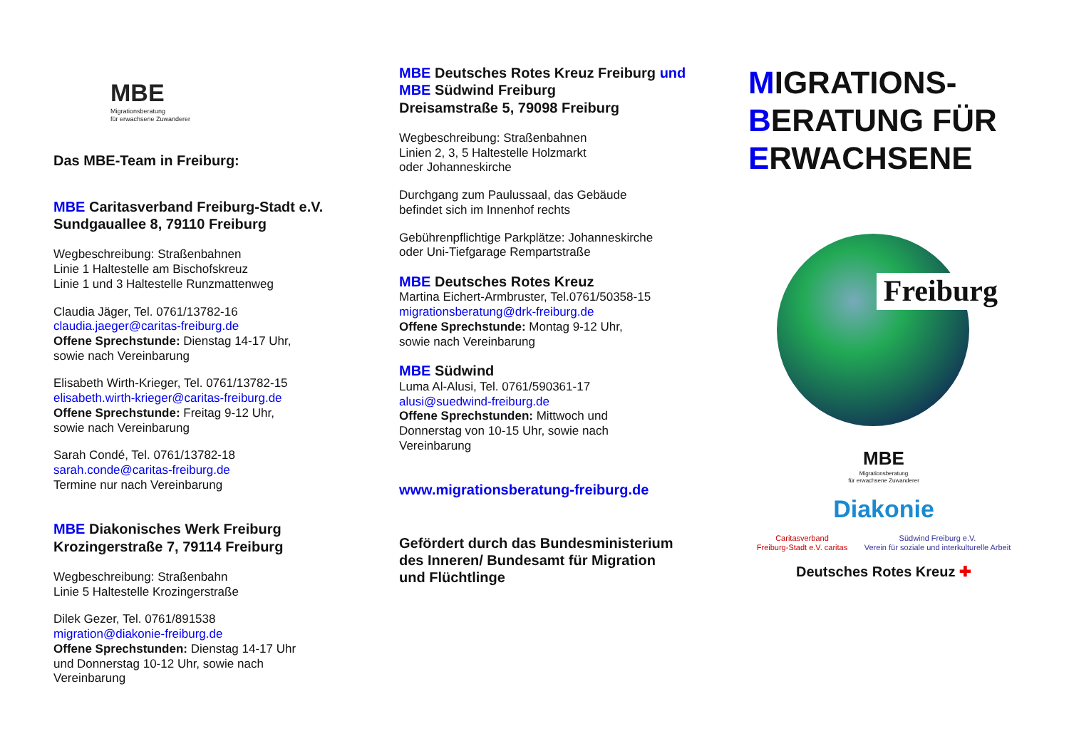MBE
Migrationsberatung
für erwachsene Zuwanderer
Das MBE-Team in Freiburg:
MBE Caritasverband Freiburg-Stadt e.V.
Sundgauallee 8, 79110 Freiburg
Wegbeschreibung: Straßenbahnen
Linie 1 Haltestelle am Bischofskreuz
Linie 1 und 3 Haltestelle Runzmattenweg
Claudia Jäger, Tel. 0761/13782-16
claudia.jaeger@caritas-freiburg.de
Offene Sprechstunde: Dienstag 14-17 Uhr,
sowie nach Vereinbarung
Elisabeth Wirth-Krieger, Tel. 0761/13782-15
elisabeth.wirth-krieger@caritas-freiburg.de
Offene Sprechstunde: Freitag 9-12 Uhr,
sowie nach Vereinbarung
Sarah Condé, Tel. 0761/13782-18
sarah.conde@caritas-freiburg.de
Termine nur nach Vereinbarung
MBE Diakonisches Werk Freiburg
Krozingerstraße 7, 79114 Freiburg
Wegbeschreibung: Straßenbahn
Linie 5 Haltestelle Krozingerstraße
Dilek Gezer, Tel. 0761/891538
migration@diakonie-freiburg.de
Offene Sprechstunden: Dienstag 14-17 Uhr
und Donnerstag 10-12 Uhr, sowie nach
Vereinbarung
MBE Deutsches Rotes Kreuz Freiburg und
MBE Südwind Freiburg
Dreisamstraße 5, 79098 Freiburg
Wegbeschreibung: Straßenbahnen
Linien 2, 3, 5 Haltestelle Holzmarkt
oder Johanneskirche
Durchgang zum Paulussaal, das Gebäude
befindet sich im Innenhof rechts
Gebührenpflichtige Parkplätze: Johanneskirche
oder Uni-Tiefgarage Rempartstraße
MBE Deutsches Rotes Kreuz
Martina Eichert-Armbruster, Tel.0761/50358-15
migrationsberatung@drk-freiburg.de
Offene Sprechstunde: Montag 9-12 Uhr,
sowie nach Vereinbarung
MBE Südwind
Luma Al-Alusi, Tel. 0761/590361-17
alusi@suedwind-freiburg.de
Offene Sprechstunden: Mittwoch und
Donnerstag von 10-15 Uhr, sowie nach
Vereinbarung
www.migrationsberatung-freiburg.de
Gefördert durch das Bundesministerium
des Inneren/ Bundesamt für Migration
und Flüchtlinge
MIGRATIONS-
BERATUNG FÜR
ERWACHSENE
Freiburg
MBE
Migrationsberatung
für erwachsene Zuwanderer
Diakonie
Caritasverband
Freiburg-Stadt e.V. caritas Südwind Freiburg e.V.
Verein für soziale und interkulturelle Arbeit
Deutsches Rotes Kreuz ✚